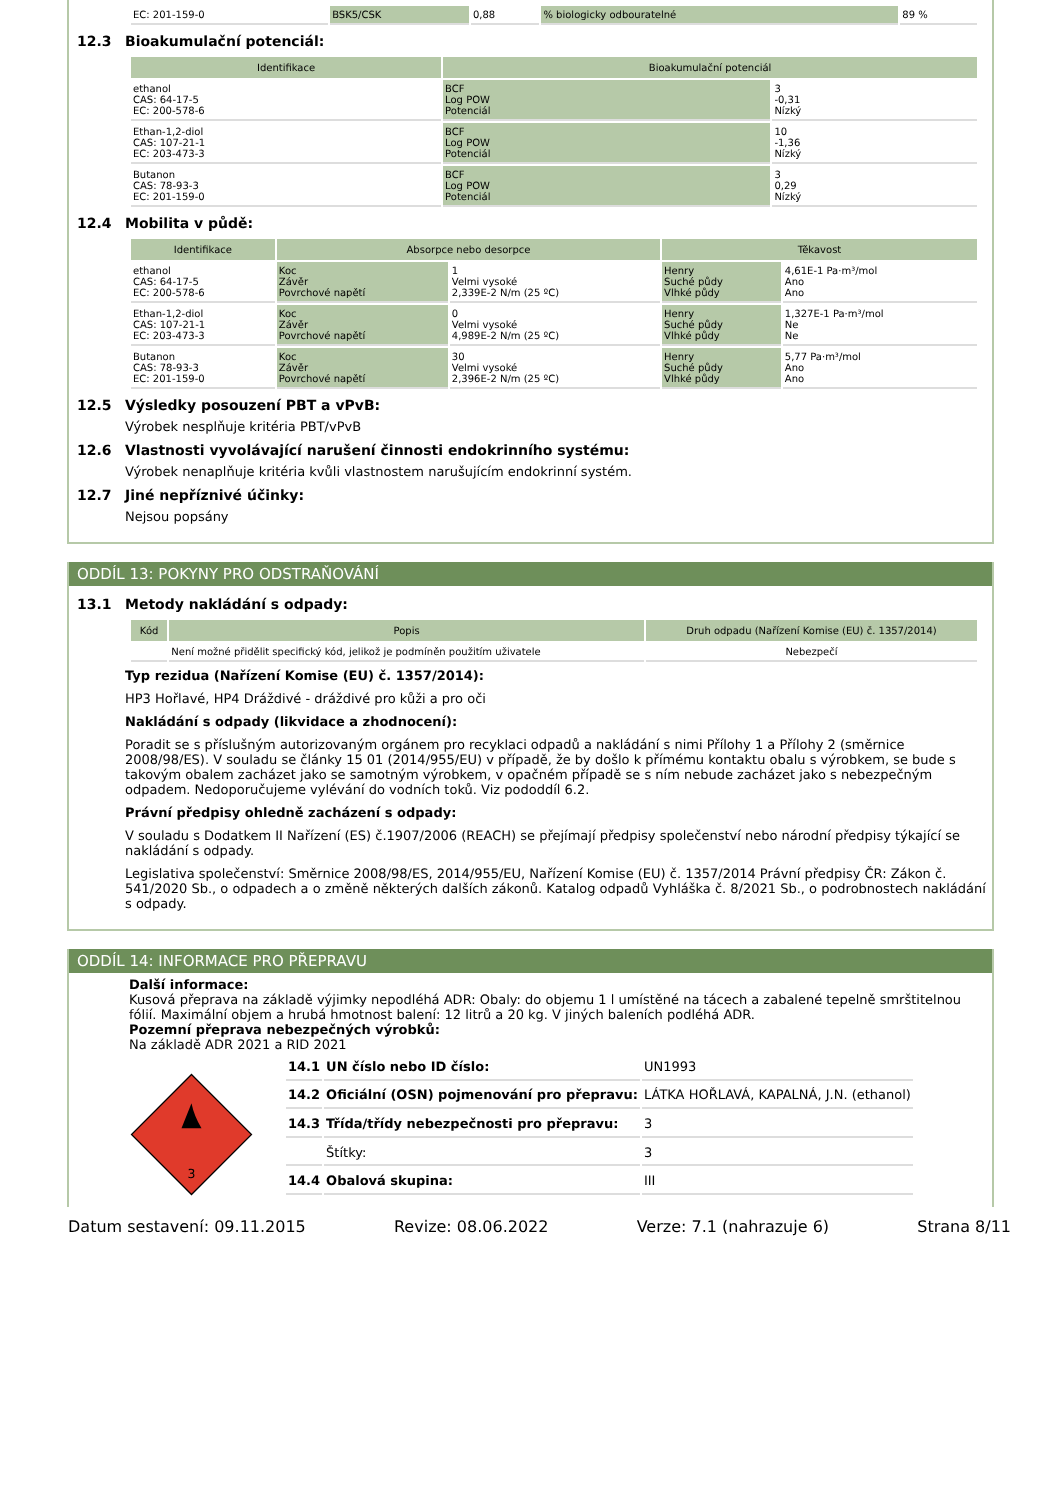| EC: 201-159-0 | BSK5/CSK | 0,88 | % biologicky odbouratelné | 89 % |
12.3 Bioakumulační potenciál:
| Identifikace | Bioakumulační potenciál | |
| --- | --- | --- |
| ethanol CAS: 64-17-5 EC: 200-578-6 | BCF Log POW Potenciál | 3 -0,31 Nízký |
| Ethan-1,2-diol CAS: 107-21-1 EC: 203-473-3 | BCF Log POW Potenciál | 10 -1,36 Nízký |
| Butanon CAS: 78-93-3 EC: 201-159-0 | BCF Log POW Potenciál | 3 0,29 Nízký |
12.4 Mobilita v půdě:
| Identifikace | Absorpce nebo desorpce | | Těkavost | |
| --- | --- | --- | --- | --- |
| ethanol CAS: 64-17-5 EC: 200-578-6 | Koc Závěr Povrchové napětí | 1 Velmi vysoké 2,339E-2 N/m (25 ºC) | Henry Suché půdy Vlhké půdy | 4,61E-1 Pa·m³/mol Ano Ano |
| Ethan-1,2-diol CAS: 107-21-1 EC: 203-473-3 | Koc Závěr Povrchové napětí | 0 Velmi vysoké 4,989E-2 N/m (25 ºC) | Henry Suché půdy Vlhké půdy | 1,327E-1 Pa·m³/mol Ne Ne |
| Butanon CAS: 78-93-3 EC: 201-159-0 | Koc Závěr Povrchové napětí | 30 Velmi vysoké 2,396E-2 N/m (25 ºC) | Henry Suché půdy Vlhké půdy | 5,77 Pa·m³/mol Ano Ano |
12.5 Výsledky posouzení PBT a vPvB:
Výrobek nesplňuje kritéria PBT/vPvB
12.6 Vlastnosti vyvolávající narušení činnosti endokrinního systému:
Výrobek nenaplňuje kritéria kvůli vlastnostem narušujícím endokrinní systém.
12.7 Jiné nepříznivé účinky:
Nejsou popsány
ODDÍL 13: POKYNY PRO ODSTRAŇOVÁNÍ
13.1 Metody nakládání s odpady:
| Kód | Popis | Druh odpadu (Nařízení Komise (EU) č. 1357/2014) |
| --- | --- | --- |
| | Není možné přidělit specifický kód, jelikož je podmíněn použitím uživatele | Nebezpečí |
Typ rezidua (Nařízení Komise (EU) č. 1357/2014):
HP3 Hořlavé, HP4 Dráždivé - dráždivé pro kůži a pro oči
Nakládání s odpady (likvidace a zhodnocení):
Poradit se s příslušným autorizovaným orgánem pro recyklaci odpadů a nakládání s nimi Přílohy 1 a Přílohy 2 (směrnice 2008/98/ES). V souladu se články 15 01 (2014/955/EU) v případě, že by došlo k přímému kontaktu obalu s výrobkem, se bude s takovým obalem zacházet jako se samotným výrobkem, v opačném případě se s ním nebude zacházet jako s nebezpečným odpadem. Nedoporučujeme vylévání do vodních toků. Viz pododdíl 6.2.
Právní předpisy ohledně zacházení s odpady:
V souladu s Dodatkem II Nařízení (ES) č.1907/2006 (REACH) se přejímají předpisy společenství nebo národní předpisy týkající se nakládání s odpady.
Legislativa společenství: Směrnice 2008/98/ES, 2014/955/EU, Nařízení Komise (EU) č. 1357/2014 Právní předpisy ČR: Zákon č. 541/2020 Sb., o odpadech a o změně některých dalších zákonů. Katalog odpadů Vyhláška č. 8/2021 Sb., o podrobnostech nakládání s odpady.
ODDÍL 14: INFORMACE PRO PŘEPRAVU
Další informace:
Kusová přeprava na základě výjimky nepodléhá ADR: Obaly: do objemu 1 l umístěné na tácech a zabalené tepelně smrštitelnou fólií. Maximální objem a hrubá hmotnost balení: 12 litrů a 20 kg. V jiných baleních podléhá ADR.
Pozemní přeprava nebezpečných výrobků:
Na základě ADR 2021 a RID 2021
3
| 14.1 | UN číslo nebo ID číslo: | UN1993 |
| 14.2 | Oficiální (OSN) pojmenování pro přepravu: | LÁTKA HOŘLAVÁ, KAPALNÁ, J.N. (ethanol) |
| 14.3 | Třída/třídy nebezpečnosti pro přepravu: | 3 |
| | Štítky: | 3 |
| 14.4 | Obalová skupina: | III |
Datum sestavení: 09.11.2015 Revize: 08.06.2022 Verze: 7.1 (nahrazuje 6) Strana 8/11